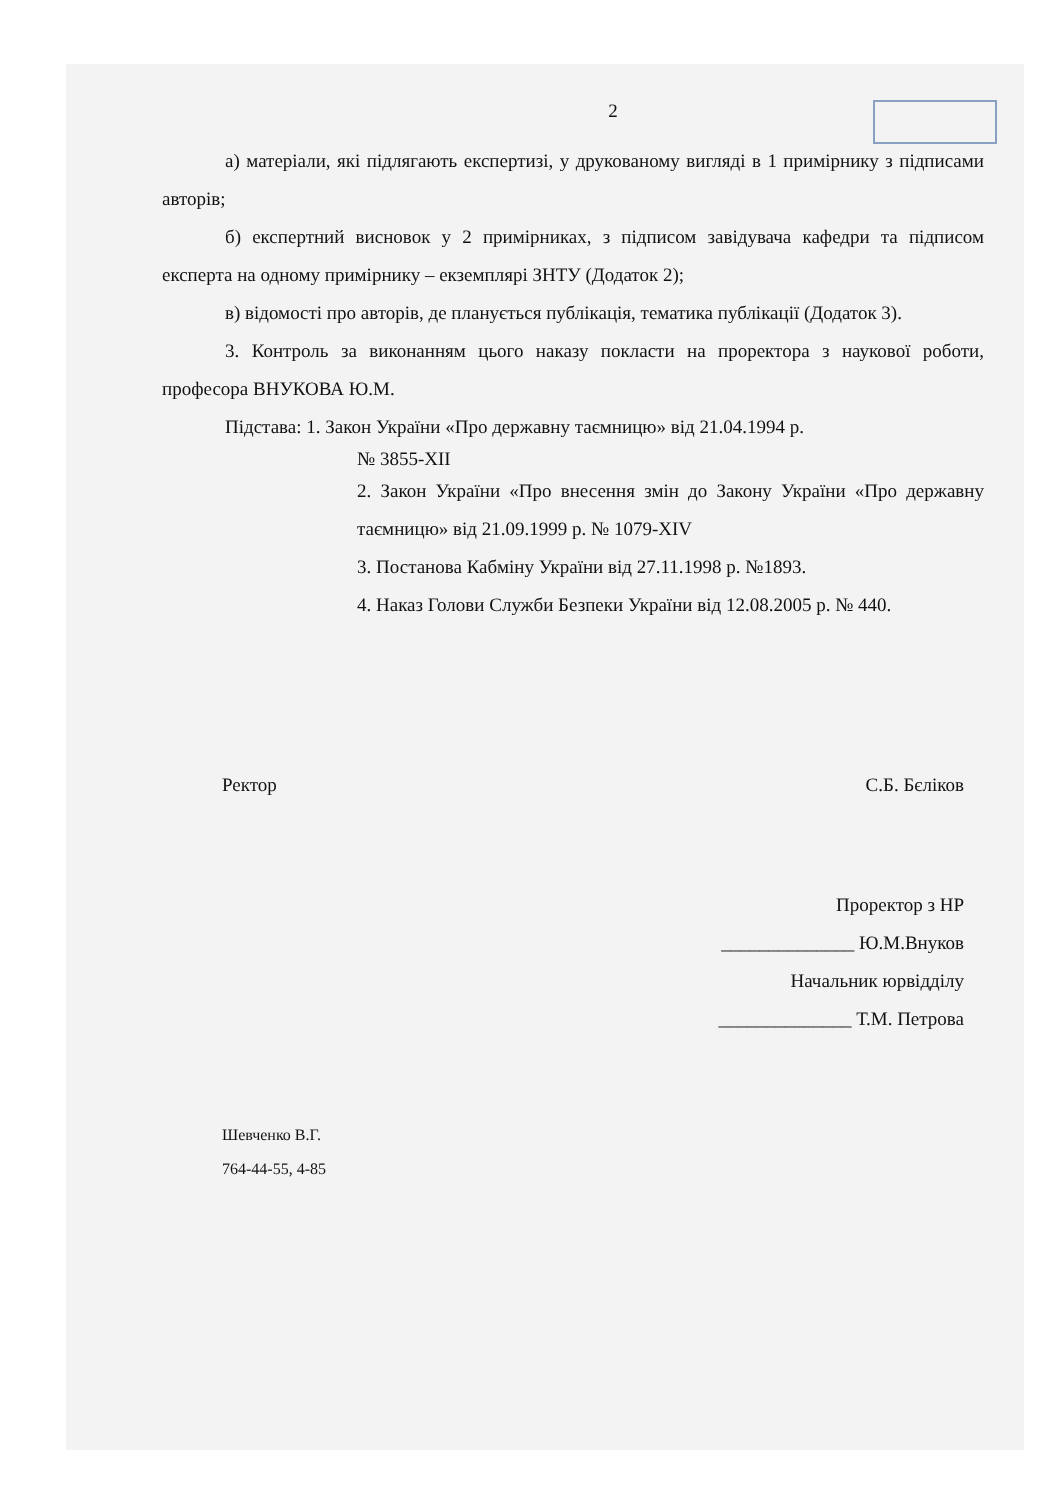2
а) матеріали, які підлягають експертизі, у друкованому вигляді в 1 примірнику з підписами авторів;
б) експертний висновок у 2 примірниках, з підписом завідувача кафедри та підписом експерта на одному примірнику – екземплярі ЗНТУ (Додаток 2);
в) відомості про авторів, де планується публікація, тематика публікації (Додаток 3).
3. Контроль за виконанням цього наказу покласти на проректора з наукової роботи, професора ВНУКОВА Ю.М.
Підстава: 1. Закон України «Про державну таємницю» від 21.04.1994 р.
№ 3855-XII
2. Закон України «Про внесення змін до Закону України «Про державну таємницю» від 21.09.1999 р. № 1079-XIV
3. Постанова Кабміну України від 27.11.1998 р. №1893.
4. Наказ Голови Служби Безпеки України від 12.08.2005 р. № 440.
Ректор С.Б. Бєліков
Проректор з НР
______________ Ю.М.Внуков
Начальник юрвідділу
______________ Т.М. Петрова
Шевченко В.Г.
764-44-55, 4-85